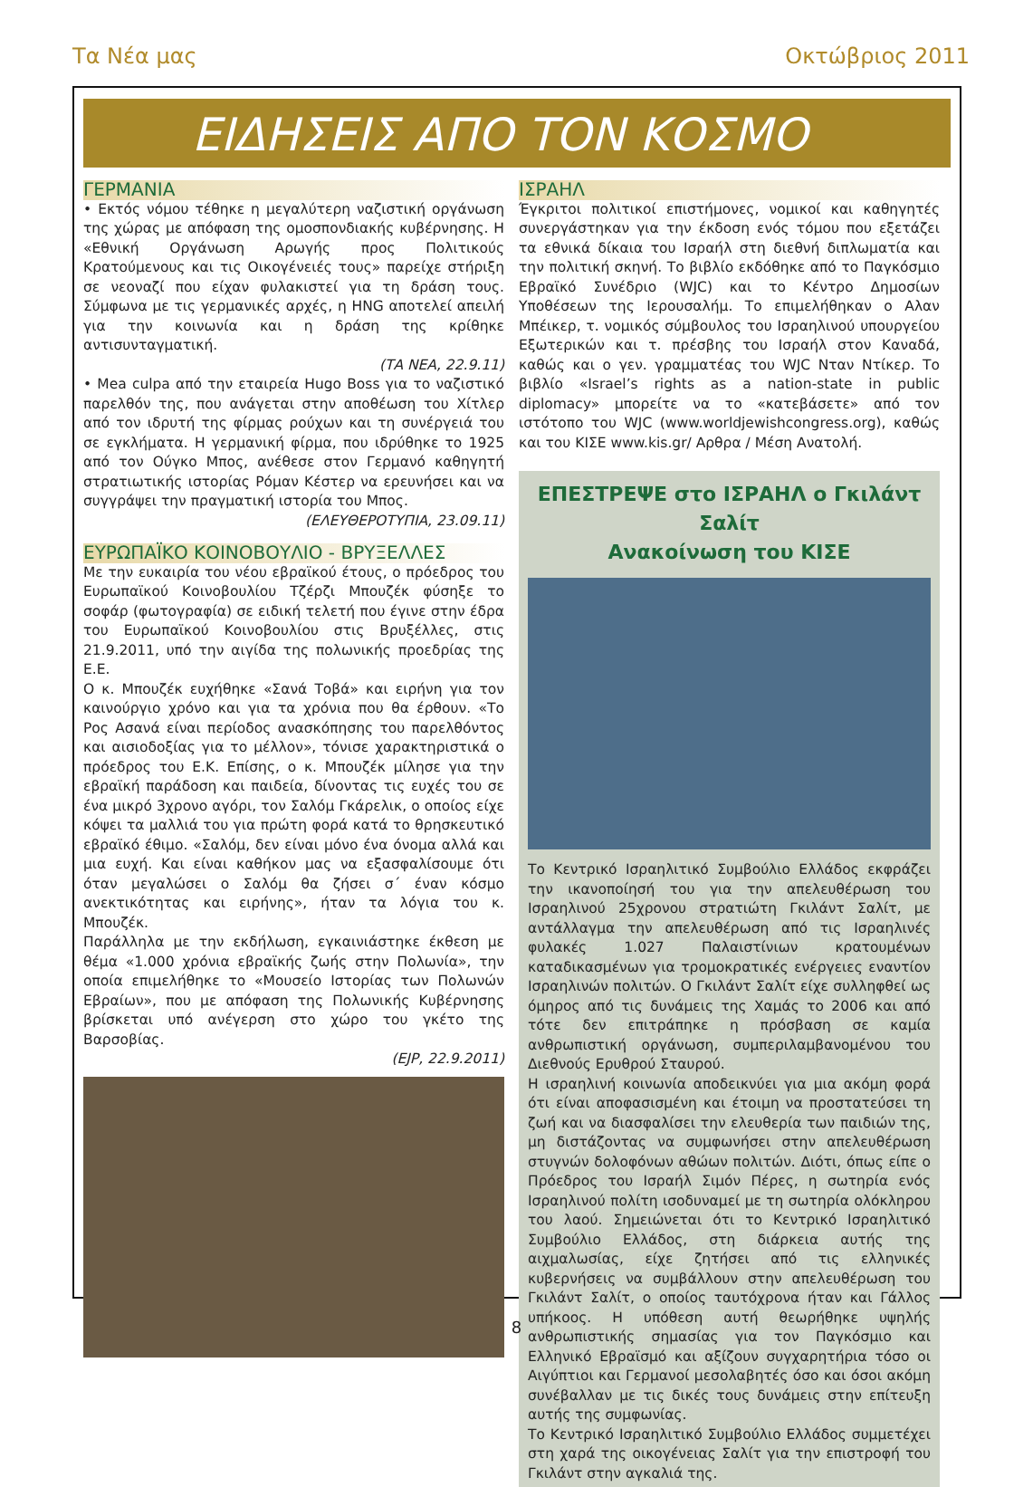Τα Νέα μας Οκτώβριος 2011
ΕΙΔΗΣΕΙΣ ΑΠΟ ΤΟΝ ΚΟΣΜΟ
ΓΕΡΜΑΝΙΑ
• Εκτός νόμου τέθηκε η μεγαλύτερη ναζιστική οργάνωση της χώρας με απόφαση της ομοσπονδιακής κυβέρνησης. Η «Εθνική Οργάνωση Αρωγής προς Πολιτικούς Κρατούμενους και τις Οικογένειές τους» παρείχε στήριξη σε νεοναζί που είχαν φυλακιστεί για τη δράση τους. Σύμφωνα με τις γερμανικές αρχές, η HNG αποτελεί απειλή για την κοινωνία και η δράση της κρίθηκε αντισυνταγματική.
(ΤΑ ΝΕΑ, 22.9.11)
• Mea culpa από την εταιρεία Hugo Boss για το ναζιστικό παρελθόν της, που ανάγεται στην αποθέωση του Χίτλερ από τον ιδρυτή της φίρμας ρούχων και τη συνέργειά του σε εγκλήματα. Η γερμανική φίρμα, που ιδρύθηκε το 1925 από τον Ούγκο Μπος, ανέθεσε στον Γερμανό καθηγητή στρατιωτικής ιστορίας Ρόμαν Κέστερ να ερευνήσει και να συγγράψει την πραγματική ιστορία του Μπος.
(ΕΛΕΥΘΕΡΟΤΥΠΙΑ, 23.09.11)
ΕΥΡΩΠΑΪΚΟ ΚΟΙΝΟΒΟΥΛΙΟ - ΒΡΥΞΕΛΛΕΣ
Με την ευκαιρία του νέου εβραϊκού έτους, ο πρόεδρος του Ευρωπαϊκού Κοινοβουλίου Τζέρζι Μπουζέκ φύσηξε το σοφάρ (φωτογραφία) σε ειδική τελετή που έγινε στην έδρα του Ευρωπαϊκού Κοινοβουλίου στις Βρυξέλλες, στις 21.9.2011, υπό την αιγίδα της πολωνικής προεδρίας της Ε.Ε.
Ο κ. Μπουζέκ ευχήθηκε «Σανά Τοβά» και ειρήνη για τον καινούργιο χρόνο και για τα χρόνια που θα έρθουν. «Το Ρος Ασανά είναι περίοδος ανασκόπησης του παρελθόντος και αισιοδοξίας για το μέλλον», τόνισε χαρακτηριστικά ο πρόεδρος του Ε.Κ. Επίσης, ο κ. Μπουζέκ μίλησε για την εβραϊκή παράδοση και παιδεία, δίνοντας τις ευχές του σε ένα μικρό 3χρονο αγόρι, τον Σαλόμ Γκάρελικ, ο οποίος είχε κόψει τα μαλλιά του για πρώτη φορά κατά το θρησκευτικό εβραϊκό έθιμο. «Σαλόμ, δεν είναι μόνο ένα όνομα αλλά και μια ευχή. Και είναι καθήκον μας να εξασφαλίσουμε ότι όταν μεγαλώσει ο Σαλόμ θα ζήσει σ΄ έναν κόσμο ανεκτικότητας και ειρήνης», ήταν τα λόγια του κ. Μπουζέκ.
Παράλληλα με την εκδήλωση, εγκαινιάστηκε έκθεση με θέμα «1.000 χρόνια εβραϊκής ζωής στην Πολωνία», την οποία επιμελήθηκε το «Μουσείο Ιστορίας των Πολωνών Εβραίων», που με απόφαση της Πολωνικής Κυβέρνησης βρίσκεται υπό ανέγερση στο χώρο του γκέτο της Βαρσοβίας.
(EJP, 22.9.2011)
ΙΣΡΑΗΛ
Έγκριτοι πολιτικοί επιστήμονες, νομικοί και καθηγητές συνεργάστηκαν για την έκδοση ενός τόμου που εξετάζει τα εθνικά δίκαια του Ισραήλ στη διεθνή διπλωματία και την πολιτική σκηνή. Το βιβλίο εκδόθηκε από το Παγκόσμιο Εβραϊκό Συνέδριο (WJC) και το Κέντρο Δημοσίων Υποθέσεων της Ιερουσαλήμ. Το επιμελήθηκαν ο Αλαν Μπέικερ, τ. νομικός σύμβουλος του Ισραηλινού υπουργείου Εξωτερικών και τ. πρέσβης του Ισραήλ στον Καναδά, καθώς και ο γεν. γραμματέας του WJC Νταν Ντίκερ. Το βιβλίο «Israel’s rights as a nation-state in public diplomacy» μπορείτε να το «κατεβάσετε» από τον ιστότοπο του WJC (www.worldjewishcongress.org), καθώς και του ΚΙΣΕ www.kis.gr/ Αρθρα / Μέση Ανατολή.
ΕΠΕΣΤΡΕΨΕ στο ΙΣΡΑΗΛ ο Γκιλάντ Σαλίτ
Ανακοίνωση του ΚΙΣΕ
Το Κεντρικό Ισραηλιτικό Συμβούλιο Ελλάδος εκφράζει την ικανοποίησή του για την απελευθέρωση του Ισραηλινού 25χρονου στρατιώτη Γκιλάντ Σαλίτ, με αντάλλαγμα την απελευθέρωση από τις Ισραηλινές φυλακές 1.027 Παλαιστίνιων κρατουμένων καταδικασμένων για τρομοκρατικές ενέργειες εναντίον Ισραηλινών πολιτών. Ο Γκιλάντ Σαλίτ είχε συλληφθεί ως όμηρος από τις δυνάμεις της Χαμάς το 2006 και από τότε δεν επιτράπηκε η πρόσβαση σε καμία ανθρωπιστική οργάνωση, συμπεριλαμβανομένου του Διεθνούς Ερυθρού Σταυρού.
Η ισραηλινή κοινωνία αποδεικνύει για μια ακόμη φορά ότι είναι αποφασισμένη και έτοιμη να προστατεύσει τη ζωή και να διασφαλίσει την ελευθερία των παιδιών της, μη διστάζοντας να συμφωνήσει στην απελευθέρωση στυγνών δολοφόνων αθώων πολιτών. Διότι, όπως είπε ο Πρόεδρος του Ισραήλ Σιμόν Πέρες, η σωτηρία ενός Ισραηλινού πολίτη ισοδυναμεί με τη σωτηρία ολόκληρου του λαού. Σημειώνεται ότι το Κεντρικό Ισραηλιτικό Συμβούλιο Ελλάδος, στη διάρκεια αυτής της αιχμαλωσίας, είχε ζητήσει από τις ελληνικές κυβερνήσεις να συμβάλλουν στην απελευθέρωση του Γκιλάντ Σαλίτ, ο οποίος ταυτόχρονα ήταν και Γάλλος υπήκοος. Η υπόθεση αυτή θεωρήθηκε υψηλής ανθρωπιστικής σημασίας για τον Παγκόσμιο και Ελληνικό Εβραϊσμό και αξίζουν συγχαρητήρια τόσο οι Αιγύπτιοι και Γερμανοί μεσολαβητές όσο και όσοι ακόμη συνέβαλλαν με τις δικές τους δυνάμεις στην επίτευξη αυτής της συμφωνίας.
Το Κεντρικό Ισραηλιτικό Συμβούλιο Ελλάδος συμμετέχει στη χαρά της οικογένειας Σαλίτ για την επιστροφή του Γκιλάντ στην αγκαλιά της.
8